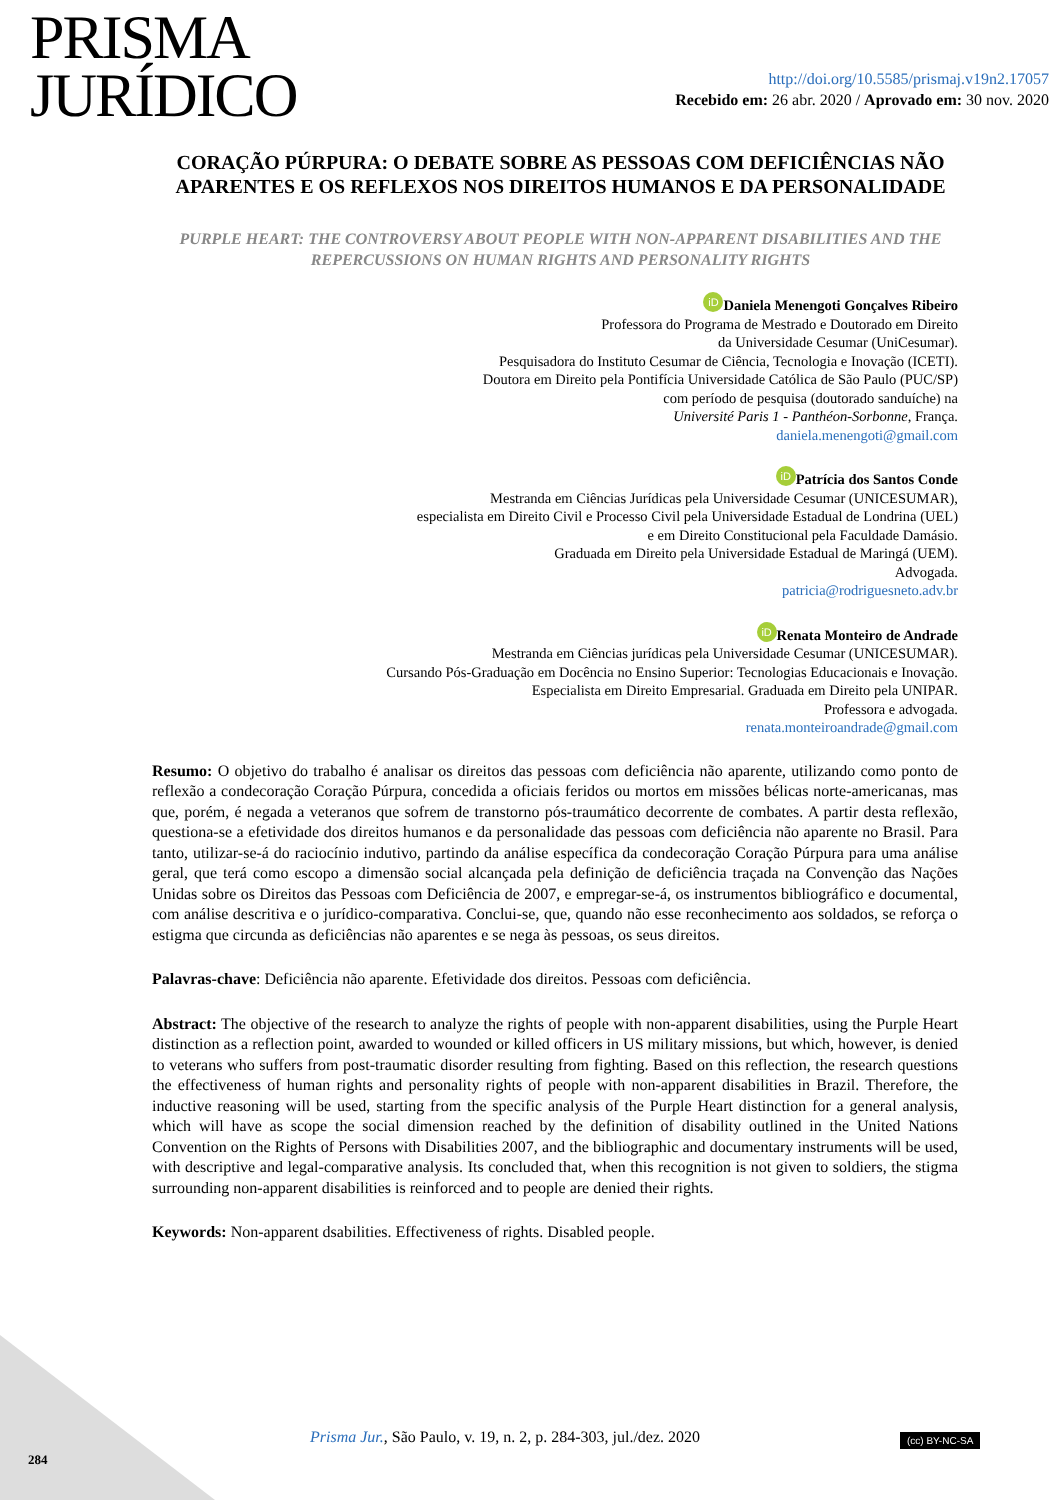PRISMA
JURÍDICO
http://doi.org/10.5585/prismaj.v19n2.17057
Recebido em: 26 abr. 2020 / Aprovado em: 30 nov. 2020
CORAÇÃO PÚRPURA: O DEBATE SOBRE AS PESSOAS COM DEFICIÊNCIAS NÃO APARENTES E OS REFLEXOS NOS DIREITOS HUMANOS E DA PERSONALIDADE
PURPLE HEART: THE CONTROVERSY ABOUT PEOPLE WITH NON-APPARENT DISABILITIES AND THE REPERCUSSIONS ON HUMAN RIGHTS AND PERSONALITY RIGHTS
iD Daniela Menengoti Gonçalves Ribeiro
Professora do Programa de Mestrado e Doutorado em Direito
da Universidade Cesumar (UniCesumar).
Pesquisadora do Instituto Cesumar de Ciência, Tecnologia e Inovação (ICETI).
Doutora em Direito pela Pontifícia Universidade Católica de São Paulo (PUC/SP)
com período de pesquisa (doutorado sanduíche) na
Université Paris 1 - Panthéon-Sorbonne, França.
daniela.menengoti@gmail.com
iD Patrícia dos Santos Conde
Mestranda em Ciências Jurídicas pela Universidade Cesumar (UNICESUMAR),
especialista em Direito Civil e Processo Civil pela Universidade Estadual de Londrina (UEL)
e em Direito Constitucional pela Faculdade Damásio.
Graduada em Direito pela Universidade Estadual de Maringá (UEM).
Advogada.
patricia@rodriguesneto.adv.br
iD Renata Monteiro de Andrade
Mestranda em Ciências jurídicas pela Universidade Cesumar (UNICESUMAR).
Cursando Pós-Graduação em Docência no Ensino Superior: Tecnologias Educacionais e Inovação.
Especialista em Direito Empresarial. Graduada em Direito pela UNIPAR.
Professora e advogada.
renata.monteiroandrade@gmail.com
Resumo: O objetivo do trabalho é analisar os direitos das pessoas com deficiência não aparente, utilizando como ponto de reflexão a condecoração Coração Púrpura, concedida a oficiais feridos ou mortos em missões bélicas norte-americanas, mas que, porém, é negada a veteranos que sofrem de transtorno pós-traumático decorrente de combates. A partir desta reflexão, questiona-se a efetividade dos direitos humanos e da personalidade das pessoas com deficiência não aparente no Brasil. Para tanto, utilizar-se-á do raciocínio indutivo, partindo da análise específica da condecoração Coração Púrpura para uma análise geral, que terá como escopo a dimensão social alcançada pela definição de deficiência traçada na Convenção das Nações Unidas sobre os Direitos das Pessoas com Deficiência de 2007, e empregar-se-á, os instrumentos bibliográfico e documental, com análise descritiva e o jurídico-comparativa. Conclui-se, que, quando não esse reconhecimento aos soldados, se reforça o estigma que circunda as deficiências não aparentes e se nega às pessoas, os seus direitos.
Palavras-chave: Deficiência não aparente. Efetividade dos direitos. Pessoas com deficiência.
Abstract: The objective of the research to analyze the rights of people with non-apparent disabilities, using the Purple Heart distinction as a reflection point, awarded to wounded or killed officers in US military missions, but which, however, is denied to veterans who suffers from post-traumatic disorder resulting from fighting. Based on this reflection, the research questions the effectiveness of human rights and personality rights of people with non-apparent disabilities in Brazil. Therefore, the inductive reasoning will be used, starting from the specific analysis of the Purple Heart distinction for a general analysis, which will have as scope the social dimension reached by the definition of disability outlined in the United Nations Convention on the Rights of Persons with Disabilities 2007, and the bibliographic and documentary instruments will be used, with descriptive and legal-comparative analysis. Its concluded that, when this recognition is not given to soldiers, the stigma surrounding non-apparent disabilities is reinforced and to people are denied their rights.
Keywords: Non-apparent dsabilities. Effectiveness of rights. Disabled people.
Prisma Jur., São Paulo, v. 19, n. 2, p. 284-303, jul./dez. 2020
(cc) BY-NC-SA
284